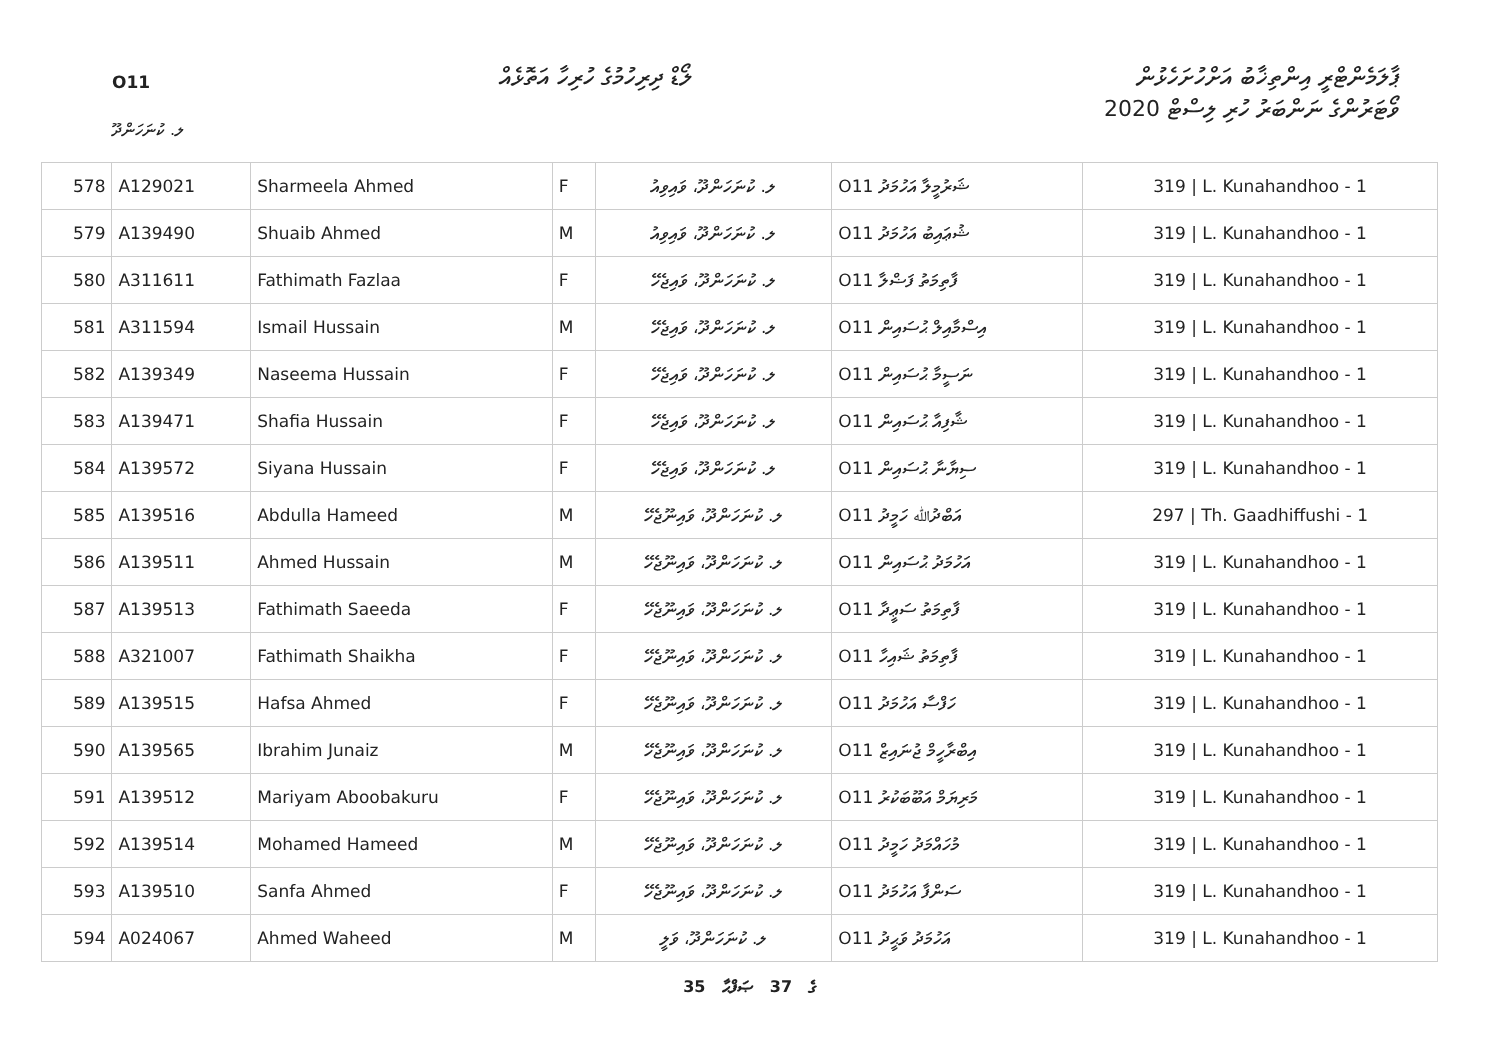O11
ލޯޑް ދިރިހުމުގެ ހުރިހާ އަތޮޅެއް
ޕާލަމެންޓްރީ އިންތިޚާބު އަށްހުށަހެޅުން
ވޯޓަރުންގެ ނަންބަރު ހުރި ލިސްޓް 2020
ލ. ކުނަހަންދޫ
| 578 | A129021 | Sharmeela Ahmed | F | ލ. ކުނަހަންދޫ، ވައިވިއު | O11 ޝަރުމީލާ އަހުމަދު | 319 / L. Kunahandhoo - 1 |
| 579 | A139490 | Shuaib Ahmed | M | ލ. ކުނަހަންދޫ، ވައިވިއު | O11 ޝުޢައިބު އަހުމަދު | 319 / L. Kunahandhoo - 1 |
| 580 | A311611 | Fathimath Fazlaa | F | ލ. ކުނަހަންދޫ، ވައިޖެހޭ | O11 ފާތިމަތު ފަޟްލާ | 319 / L. Kunahandhoo - 1 |
| 581 | A311594 | Ismail Hussain | M | ލ. ކުނަހަންދޫ، ވައިޖެހޭ | O11 އިސްމާއިލް ޙުސައިން | 319 / L. Kunahandhoo - 1 |
| 582 | A139349 | Naseema Hussain | F | ލ. ކުނަހަންދޫ، ވައިޖެހޭ | O11 ނަސީމާ ޙުސައިން | 319 / L. Kunahandhoo - 1 |
| 583 | A139471 | Shafia Hussain | F | ލ. ކުނަހަންދޫ، ވައިޖެހޭ | O11 ޝާފިއާ ޙުސައިން | 319 / L. Kunahandhoo - 1 |
| 584 | A139572 | Siyana Hussain | F | ލ. ކުނަހަންދޫ، ވައިޖެހޭ | O11 ސިޔާނާ ޙުސައިން | 319 / L. Kunahandhoo - 1 |
| 585 | A139516 | Abdulla Hameed | M | ލ. ކުނަހަންދޫ، ވައިނޫޖެހޭ | O11 އަބްދުﷲ ހަމީދު | 297 / Th. Gaadhiffushi - 1 |
| 586 | A139511 | Ahmed Hussain | M | ލ. ކުނަހަންދޫ، ވައިނޫޖެހޭ | O11 އަހުމަދު ޙުސައިން | 319 / L. Kunahandhoo - 1 |
| 587 | A139513 | Fathimath Saeeda | F | ލ. ކުނަހަންދޫ، ވައިނޫޖެހޭ | O11 ފާތިމަތު ސަޢީދާ | 319 / L. Kunahandhoo - 1 |
| 588 | A321007 | Fathimath Shaikha | F | ލ. ކުނަހަންދޫ، ވައިނޫޖެހޭ | O11 ފާތިމަތު ޝައިހާ | 319 / L. Kunahandhoo - 1 |
| 589 | A139515 | Hafsa Ahmed | F | ލ. ކުނަހަންދޫ، ވައިނޫޖެހޭ | O11 ހަފްސާ އަހުމަދު | 319 / L. Kunahandhoo - 1 |
| 590 | A139565 | Ibrahim Junaiz | M | ލ. ކުނަހަންދޫ، ވައިނޫޖެހޭ | O11 އިބްރާހީމް ޖުނައިޒް | 319 / L. Kunahandhoo - 1 |
| 591 | A139512 | Mariyam Aboobakuru | F | ލ. ކުނަހަންދޫ، ވައިނޫޖެހޭ | O11 މަރިޔަމް އަބޫބަކުރު | 319 / L. Kunahandhoo - 1 |
| 592 | A139514 | Mohamed Hameed | M | ލ. ކުނަހަންދޫ، ވައިނޫޖެހޭ | O11 މުހައްމަދު ހަމީދު | 319 / L. Kunahandhoo - 1 |
| 593 | A139510 | Sanfa Ahmed | F | ލ. ކުނަހަންދޫ، ވައިނޫޖެހޭ | O11 ސަންފާ އަހުމަދު | 319 / L. Kunahandhoo - 1 |
| 594 | A024067 | Ahmed Waheed | M | ލ. ކުނަހަންދޫ، ވަލީ | O11 އަހުމަދު ވަޙީދު | 319 / L. Kunahandhoo - 1 |
35 ގެ 37 ޞަފްޙާ